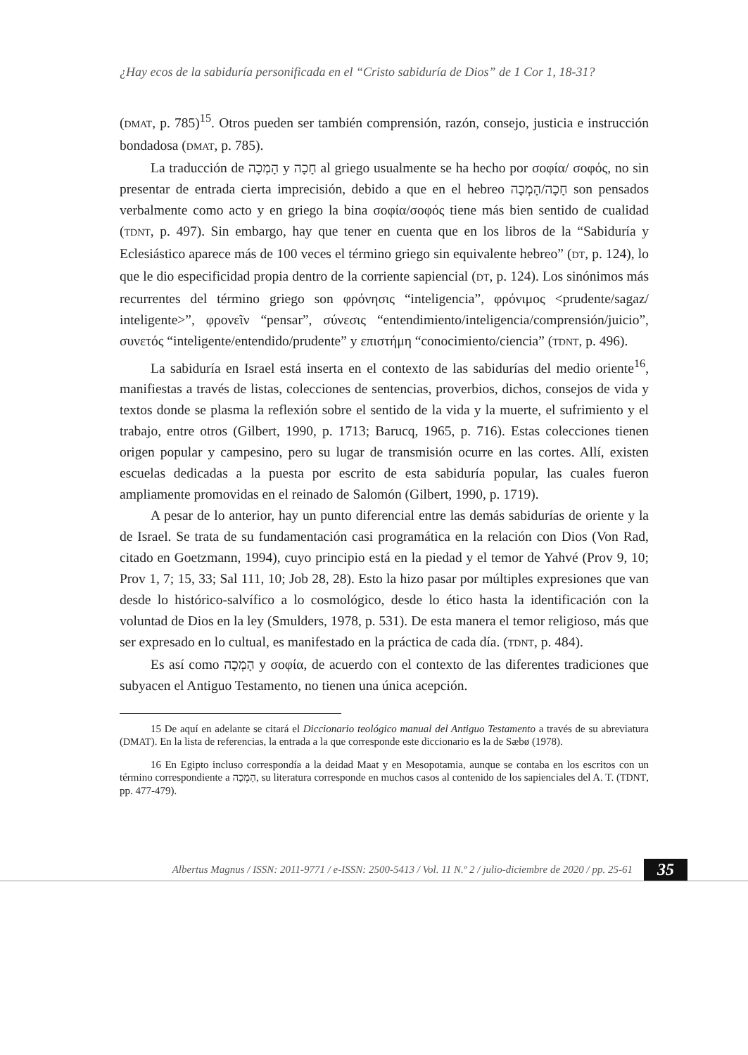¿Hay ecos de la sabiduría personificada en el “Cristo sabiduría de Dios” de 1 Cor 1, 18-31?
(DMAT, p. 785)<sup>15</sup>. Otros pueden ser también comprensión, razón, consejo, justicia e instrucción bondadosa (DMAT, p. 785).
La traducción de הָמְכָה y חָכָה al griego usualmente se ha hecho por σοφία/ σοφός, no sin presentar de entrada cierta imprecisión, debido a que en el hebreo חָכָה/הָמְכָה son pensados verbalmente como acto y en griego la bina σοφία/σοφός tiene más bien sentido de cualidad (TDNT, p. 497). Sin embargo, hay que tener en cuenta que en los libros de la “Sabiduría y Eclesiástico aparece más de 100 veces el término griego sin equivalente hebreo” (DT, p. 124), lo que le dio especificidad propia dentro de la corriente sapiencial (DT, p. 124). Los sinónimos más recurrentes del término griego son φρόνησις “inteligencia”, φρόνιμος <prudente/sagaz/ inteligente>”, φρονεῖν “pensar”, σύνεσις “entendimiento/inteligencia/comprensión/juicio”, συνετός “inteligente/entendido/prudente” y επιστήμη “conocimiento/ciencia” (TDNT, p. 496).
La sabiduría en Israel está inserta en el contexto de las sabidurías del medio oriente<sup>16</sup>, manifiestas a través de listas, colecciones de sentencias, proverbios, dichos, consejos de vida y textos donde se plasma la reflexión sobre el sentido de la vida y la muerte, el sufrimiento y el trabajo, entre otros (Gilbert, 1990, p. 1713; Barucq, 1965, p. 716). Estas colecciones tienen origen popular y campesino, pero su lugar de transmisión ocurre en las cortes. Allí, existen escuelas dedicadas a la puesta por escrito de esta sabiduría popular, las cuales fueron ampliamente promovidas en el reinado de Salomón (Gilbert, 1990, p. 1719).
A pesar de lo anterior, hay un punto diferencial entre las demás sabidurías de oriente y la de Israel. Se trata de su fundamentación casi programática en la relación con Dios (Von Rad, citado en Goetzmann, 1994), cuyo principio está en la piedad y el temor de Yahvé (Prov 9, 10; Prov 1, 7; 15, 33; Sal 111, 10; Job 28, 28). Esto la hizo pasar por múltiples expresiones que van desde lo histórico-salvífico a lo cosmológico, desde lo ético hasta la identificación con la voluntad de Dios en la ley (Smulders, 1978, p. 531). De esta manera el temor religioso, más que ser expresado en lo cultual, es manifestado en la práctica de cada día. (TDNT, p. 484).
Es así como הָמְכָה y σοφία, de acuerdo con el contexto de las diferentes tradiciones que subyacen el Antiguo Testamento, no tienen una única acepción.
15 De aquí en adelante se citará el Diccionario teológico manual del Antiguo Testamento a través de su abreviatura (DMAT). En la lista de referencias, la entrada a la que corresponde este diccionario es la de Sæbø (1978).
16 En Egipto incluso correspondía a la deidad Maat y en Mesopotamia, aunque se contaba en los escritos con un término correspondiente a הָמְכָה, su literatura corresponde en muchos casos al contenido de los sapienciales del A. T. (TDNT, pp. 477-479).
Albertus Magnus / ISSN: 2011-9771 / e-ISSN: 2500-5413 / Vol. 11 N.º 2 / julio-diciembre de 2020 / pp. 25-61
35